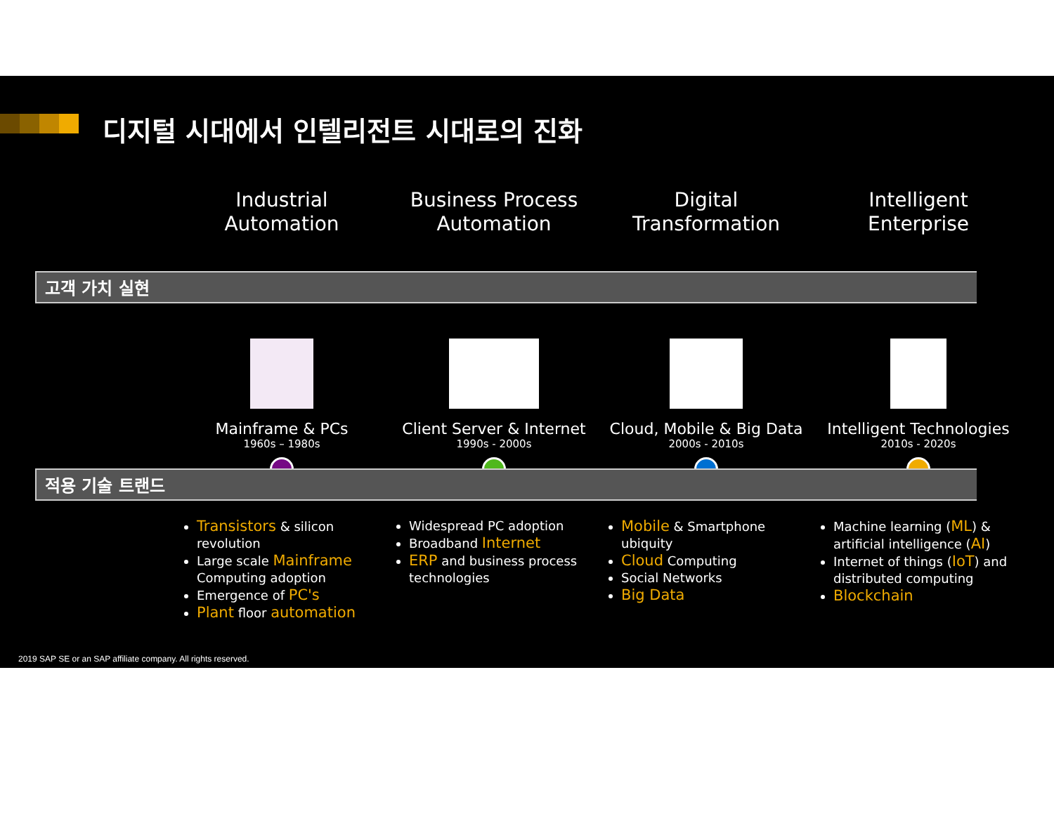디지털 시대에서 인텔리전트 시대로의 진화
Industrial
Automation
Business Process
Automation
Digital
Transformation
Intelligent
Enterprise
고객 가치 실현
Mainframe & PCs
1960s – 1980s
Client Server & Internet
1990s - 2000s
Cloud, Mobile & Big Data
2000s - 2010s
Intelligent Technologies
2010s - 2020s
적용 기술 트랜드
Transistors & silicon revolution
Large scale Mainframe Computing adoption
Emergence of PC's
Plant floor automation
Widespread PC adoption
Broadband Internet
ERP and business process technologies
Mobile & Smartphone ubiquity
Cloud Computing
Social Networks
Big Data
Machine learning (ML) & artificial intelligence (AI)
Internet of things (IoT) and distributed computing
Blockchain
2019 SAP SE or an SAP affiliate company. All rights reserved.